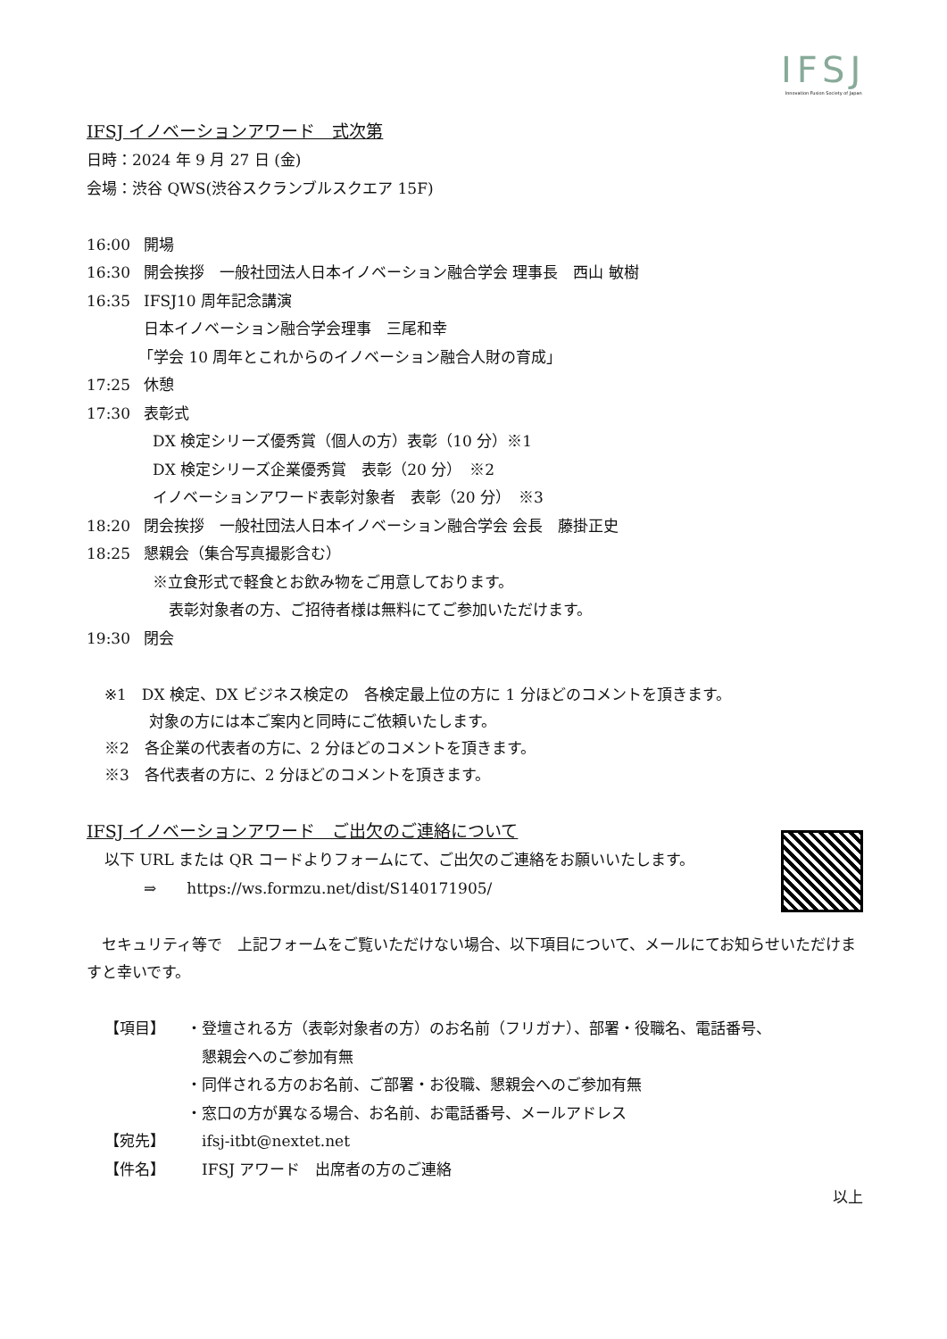IFSJ
Innovation Fusion Society of Japan
IFSJ イノベーションアワード　式次第
日時：2024 年 9 月 27 日 (金)
会場：渋谷 QWS(渋谷スクランブルスクエア 15F)
16:00 開場
16:30 開会挨拶　一般社団法人日本イノベーション融合学会 理事長　西山 敏樹
16:35 IFSJ10 周年記念講演
日本イノベーション融合学会理事　三尾和幸
「学会 10 周年とこれからのイノベーション融合人財の育成」
17:25 休憩
17:30 表彰式
DX 検定シリーズ優秀賞（個人の方）表彰（10 分）※1
DX 検定シリーズ企業優秀賞　表彰（20 分）　※2
イノベーションアワード表彰対象者　表彰（20 分）　※3
18:20 閉会挨拶　一般社団法人日本イノベーション融合学会 会長　藤掛正史
18:25 懇親会（集合写真撮影含む）
※立食形式で軽食とお飲み物をご用意しております。
表彰対象者の方、ご招待者様は無料にてご参加いただけます。
19:30 閉会
※1　DX 検定、DX ビジネス検定の　各検定最上位の方に 1 分ほどのコメントを頂きます。
対象の方には本ご案内と同時にご依頼いたします。
※2　各企業の代表者の方に、2 分ほどのコメントを頂きます。
※3　各代表者の方に、2 分ほどのコメントを頂きます。
IFSJ イノベーションアワード　ご出欠のご連絡について
以下 URL または QR コードよりフォームにて、ご出欠のご連絡をお願いいたします。
⇒　　https://ws.formzu.net/dist/S140171905/
　セキュリティ等で　上記フォームをご覧いただけない場合、以下項目について、メールにてお知らせいただけますと幸いです。
【項目】 ・登壇される方（表彰対象者の方）のお名前（フリガナ）、部署・役職名、電話番号、
　懇親会へのご参加有無
・同伴される方のお名前、ご部署・お役職、懇親会へのご参加有無
・窓口の方が異なる場合、お名前、お電話番号、メールアドレス
【宛先】　ifsj-itbt@nextet.net
【件名】　IFSJ アワード　出席者の方のご連絡
以上